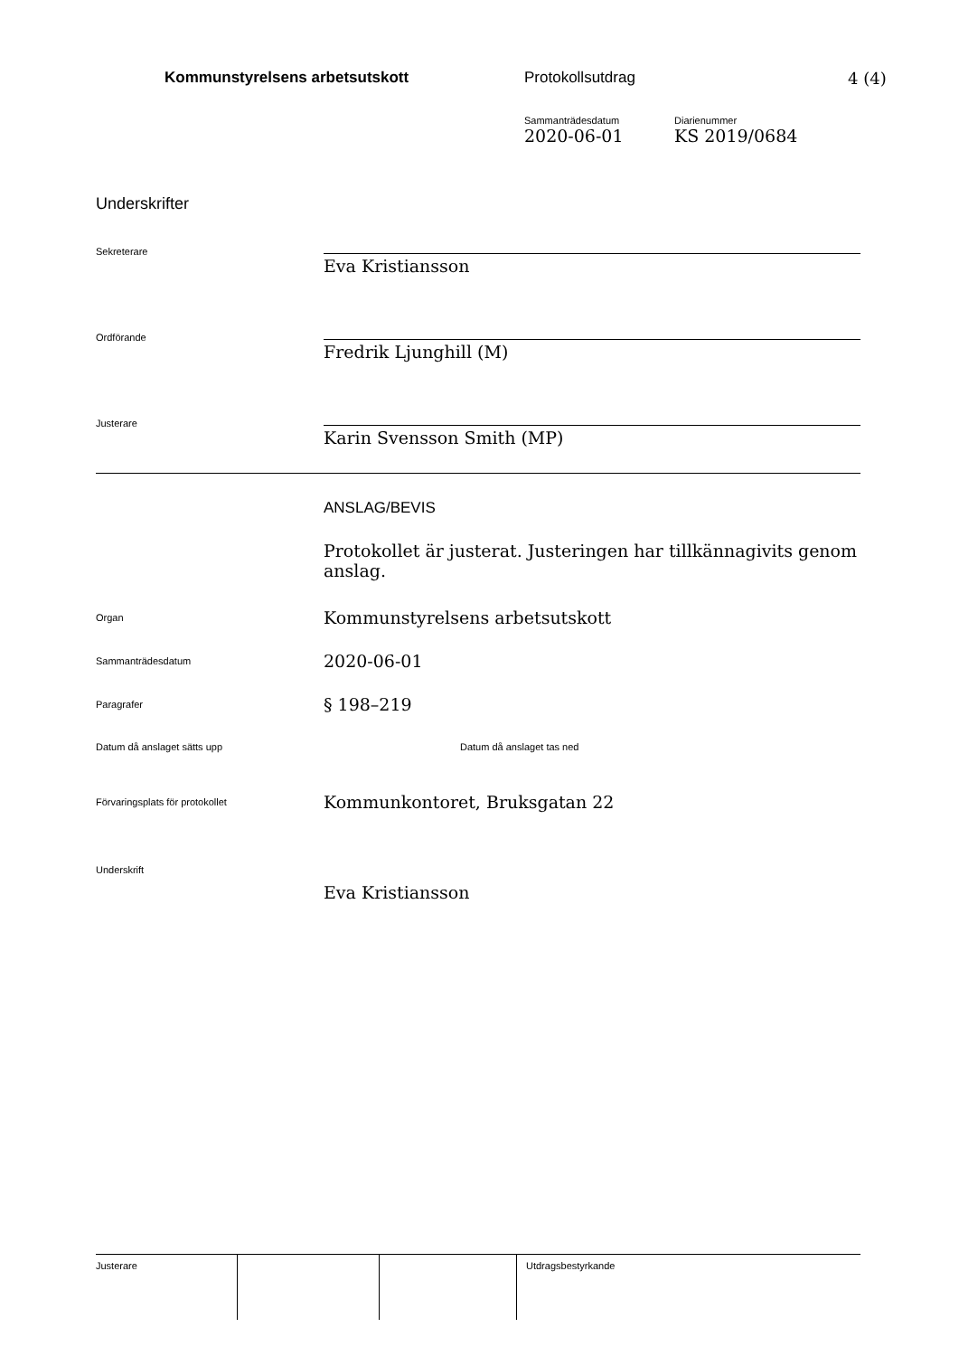Kommunstyrelsens arbetsutskott Protokollsutdrag 4 (4)
Sammanträdesdatum
2020-06-01
Diarienummer
KS 2019/0684
Underskrifter
Sekreterare
Eva Kristiansson
Ordförande
Fredrik Ljunghill (M)
Justerare
Karin Svensson Smith (MP)
ANSLAG/BEVIS
Protokollet är justerat. Justeringen har tillkännagivits genom anslag.
Organ
Kommunstyrelsens arbetsutskott
Sammanträdesdatum
2020-06-01
Paragrafer
§ 198–219
Datum då anslaget sätts upp Datum då anslaget tas ned
Förvaringsplats för protokollet
Kommunkontoret, Bruksgatan 22
Underskrift
Eva Kristiansson
Justerare Utdragsbestyrkande